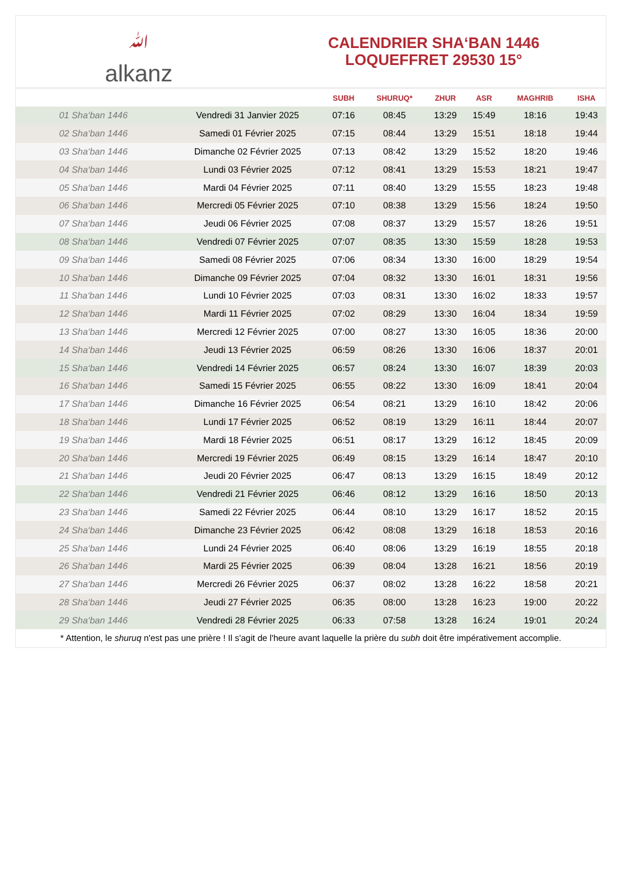ﷲalkanz
CALENDRIER SHA‘BAN 1446
LOQUEFFRET 29530 15°
| | | SUBH | SHURUQ* | ZHUR | ASR | MAGHRIB | ISHA |
| --- | --- | --- | --- | --- | --- | --- | --- |
| 01 Sha‘ban 1446 | Vendredi 31 Janvier 2025 | 07:16 | 08:45 | 13:29 | 15:49 | 18:16 | 19:43 |
| 02 Sha‘ban 1446 | Samedi 01 Février 2025 | 07:15 | 08:44 | 13:29 | 15:51 | 18:18 | 19:44 |
| 03 Sha‘ban 1446 | Dimanche 02 Février 2025 | 07:13 | 08:42 | 13:29 | 15:52 | 18:20 | 19:46 |
| 04 Sha‘ban 1446 | Lundi 03 Février 2025 | 07:12 | 08:41 | 13:29 | 15:53 | 18:21 | 19:47 |
| 05 Sha‘ban 1446 | Mardi 04 Février 2025 | 07:11 | 08:40 | 13:29 | 15:55 | 18:23 | 19:48 |
| 06 Sha‘ban 1446 | Mercredi 05 Février 2025 | 07:10 | 08:38 | 13:29 | 15:56 | 18:24 | 19:50 |
| 07 Sha‘ban 1446 | Jeudi 06 Février 2025 | 07:08 | 08:37 | 13:29 | 15:57 | 18:26 | 19:51 |
| 08 Sha‘ban 1446 | Vendredi 07 Février 2025 | 07:07 | 08:35 | 13:30 | 15:59 | 18:28 | 19:53 |
| 09 Sha‘ban 1446 | Samedi 08 Février 2025 | 07:06 | 08:34 | 13:30 | 16:00 | 18:29 | 19:54 |
| 10 Sha‘ban 1446 | Dimanche 09 Février 2025 | 07:04 | 08:32 | 13:30 | 16:01 | 18:31 | 19:56 |
| 11 Sha‘ban 1446 | Lundi 10 Février 2025 | 07:03 | 08:31 | 13:30 | 16:02 | 18:33 | 19:57 |
| 12 Sha‘ban 1446 | Mardi 11 Février 2025 | 07:02 | 08:29 | 13:30 | 16:04 | 18:34 | 19:59 |
| 13 Sha‘ban 1446 | Mercredi 12 Février 2025 | 07:00 | 08:27 | 13:30 | 16:05 | 18:36 | 20:00 |
| 14 Sha‘ban 1446 | Jeudi 13 Février 2025 | 06:59 | 08:26 | 13:30 | 16:06 | 18:37 | 20:01 |
| 15 Sha‘ban 1446 | Vendredi 14 Février 2025 | 06:57 | 08:24 | 13:30 | 16:07 | 18:39 | 20:03 |
| 16 Sha‘ban 1446 | Samedi 15 Février 2025 | 06:55 | 08:22 | 13:30 | 16:09 | 18:41 | 20:04 |
| 17 Sha‘ban 1446 | Dimanche 16 Février 2025 | 06:54 | 08:21 | 13:29 | 16:10 | 18:42 | 20:06 |
| 18 Sha‘ban 1446 | Lundi 17 Février 2025 | 06:52 | 08:19 | 13:29 | 16:11 | 18:44 | 20:07 |
| 19 Sha‘ban 1446 | Mardi 18 Février 2025 | 06:51 | 08:17 | 13:29 | 16:12 | 18:45 | 20:09 |
| 20 Sha‘ban 1446 | Mercredi 19 Février 2025 | 06:49 | 08:15 | 13:29 | 16:14 | 18:47 | 20:10 |
| 21 Sha‘ban 1446 | Jeudi 20 Février 2025 | 06:47 | 08:13 | 13:29 | 16:15 | 18:49 | 20:12 |
| 22 Sha‘ban 1446 | Vendredi 21 Février 2025 | 06:46 | 08:12 | 13:29 | 16:16 | 18:50 | 20:13 |
| 23 Sha‘ban 1446 | Samedi 22 Février 2025 | 06:44 | 08:10 | 13:29 | 16:17 | 18:52 | 20:15 |
| 24 Sha‘ban 1446 | Dimanche 23 Février 2025 | 06:42 | 08:08 | 13:29 | 16:18 | 18:53 | 20:16 |
| 25 Sha‘ban 1446 | Lundi 24 Février 2025 | 06:40 | 08:06 | 13:29 | 16:19 | 18:55 | 20:18 |
| 26 Sha‘ban 1446 | Mardi 25 Février 2025 | 06:39 | 08:04 | 13:28 | 16:21 | 18:56 | 20:19 |
| 27 Sha‘ban 1446 | Mercredi 26 Février 2025 | 06:37 | 08:02 | 13:28 | 16:22 | 18:58 | 20:21 |
| 28 Sha‘ban 1446 | Jeudi 27 Février 2025 | 06:35 | 08:00 | 13:28 | 16:23 | 19:00 | 20:22 |
| 29 Sha‘ban 1446 | Vendredi 28 Février 2025 | 06:33 | 07:58 | 13:28 | 16:24 | 19:01 | 20:24 |
* Attention, le shuruq n'est pas une prière ! Il s'agit de l'heure avant laquelle la prière du subh doit être impérativement accomplie.